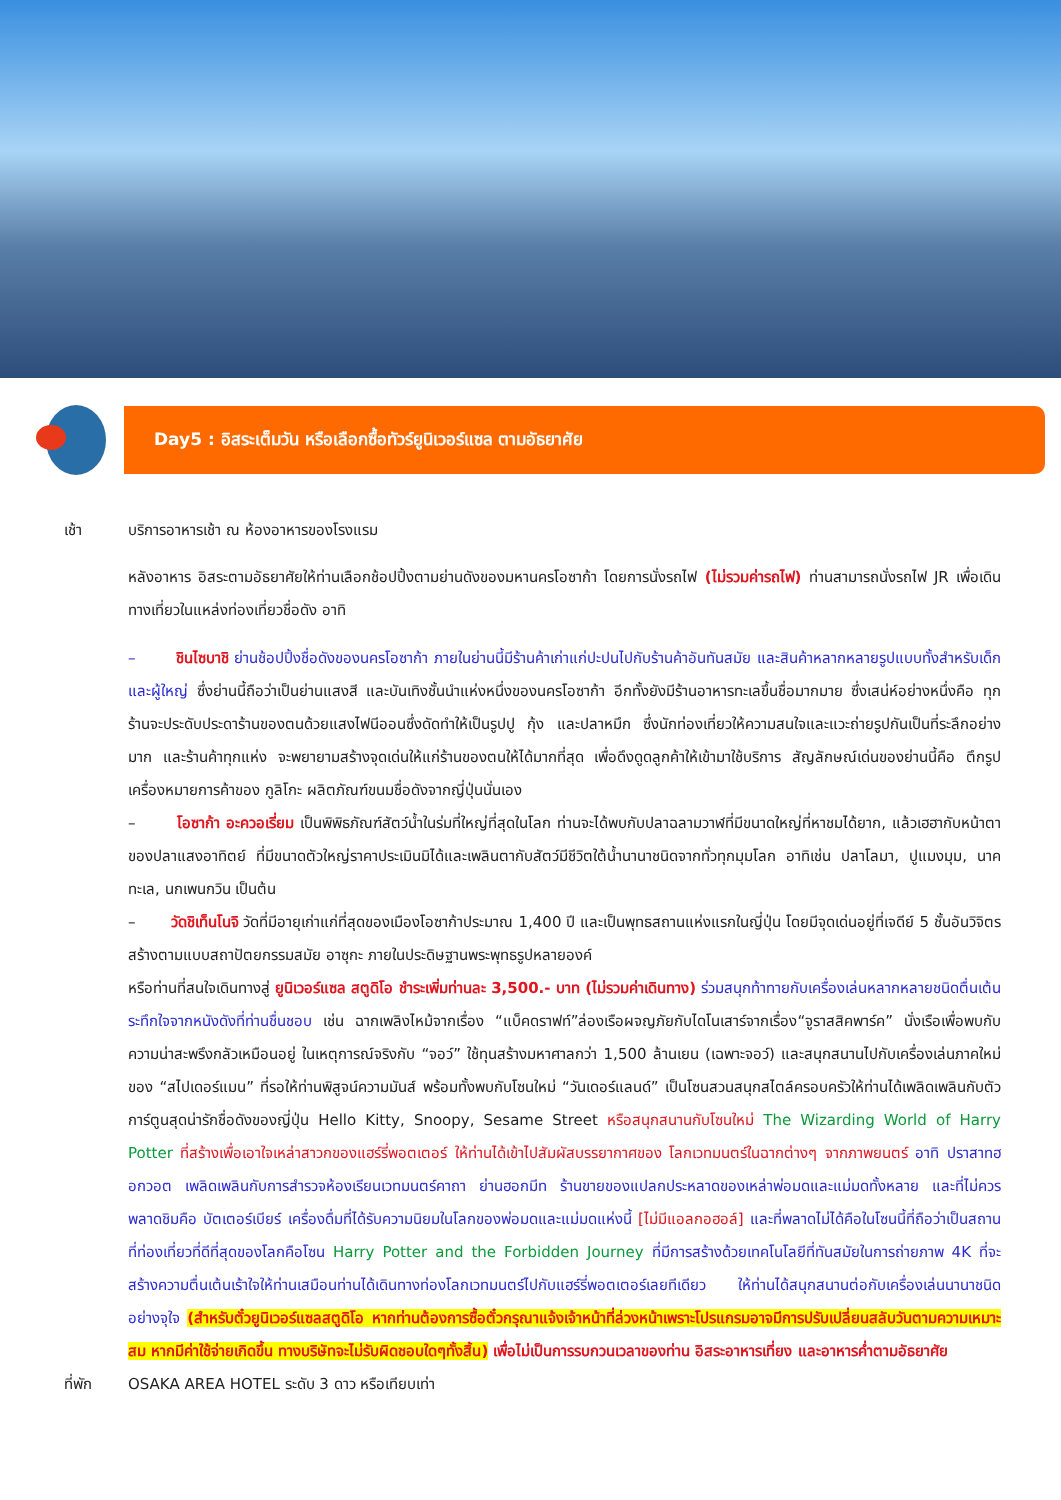Day5 : อิสระเต็มวัน หรือเลือกซื้อทัวร์ยูนิเวอร์แซล ตามอัธยาศัย
เช้า บริการอาหารเช้า ณ ห้องอาหารของโรงแรม
หลังอาหาร อิสระตามอัธยาศัยให้ท่านเลือกช้อปปิ้งตามย่านดังของมหานครโอซาก้า โดยการนั่งรถไฟ (ไม่รวมค่ารถไฟ) ท่านสามารถนั่งรถไฟ JR เพื่อเดินทางเที่ยวในแหล่งท่องเที่ยวชื่อดัง อาทิ
– ชินไซบาชิ ย่านช้อปปิ้งชื่อดังของนครโอซาก้า ภายในย่านนี้มีร้านค้าเก่าแก่ปะปนไปกับร้านค้าอันทันสมัย และสินค้าหลากหลายรูปแบบทั้งสำหรับเด็ก และผู้ใหญ่ ซึ่งย่านนี้ถือว่าเป็นย่านแสงสี และบันเทิงชั้นนำแห่งหนึ่งของนครโอซาก้า อีกทั้งยังมีร้านอาหารทะเลขึ้นชื่อมากมาย ซึ่งเสน่ห์อย่างหนึ่งคือ ทุกร้านจะประดับประดาร้านของตนด้วยแสงไฟนีออนซึ่งดัดทำให้เป็นรูปปู กุ้ง และปลาหมึก ซึ่งนักท่องเที่ยวให้ความสนใจและแวะถ่ายรูปกันเป็นที่ระลึกอย่างมาก และร้านค้าทุกแห่ง จะพยายามสร้างจุดเด่นให้แก่ร้านของตนให้ได้มากที่สุด เพื่อดึงดูดลูกค้าให้เข้ามาใช้บริการ สัญลักษณ์เด่นของย่านนี้คือ ตึกรูปเครื่องหมายการค้าของ กูลิโกะ ผลิตภัณฑ์ขนมชื่อดังจากญี่ปุ่นนั่นเอง
– โอซาก้า อะควอเรี่ยม เป็นพิพิธภัณฑ์สัตว์น้ำในร่มที่ใหญ่ที่สุดในโลก ท่านจะได้พบกับปลาฉลามวาฬที่มีขนาดใหญ่ที่หาชมได้ยาก, แล้วเฮฮากับหน้าตาของปลาแสงอาทิตย์ ที่มีขนาดตัวใหญ่ราคาประเมินมิได้และเพลินตากับสัตว์มีชีวิตใต้น้ำนานาชนิดจากทั่วทุกมุมโลก อาทิเช่น ปลาโลมา, ปูแมงมุม, นาคทะเล, นกเพนกวิน เป็นต้น
– วัดชิเท็นโนจิ วัดที่มีอายุเก่าแก่ที่สุดของเมืองโอซาก้าประมาณ 1,400 ปี และเป็นพุทธสถานแห่งแรกในญี่ปุ่น โดยมีจุดเด่นอยู่ที่เจดีย์ 5 ชั้นอันวิจิตร สร้างตามแบบสถาปัตยกรรมสมัย อาซุกะ ภายในประดิษฐานพระพุทธรูปหลายองค์
หรือท่านที่สนใจเดินทางสู่ ยูนิเวอร์แซล สตูดิโอ ชำระเพิ่มท่านละ 3,500.- บาท (ไม่รวมค่าเดินทาง) ร่วมสนุกท้าทายกับเครื่องเล่นหลากหลายชนิดตื่นเต้นระทึกใจจากหนังดังที่ท่านชื่นชอบ เช่น ฉากเพลิงไหม้จากเรื่อง “แบ็คดราฟท์”ล่องเรือผจญภัยกับไดโนเสาร์จากเรื่อง“จูราสสิคพาร์ค” นั่งเรือเพื่อพบกับความน่าสะพรึงกลัวเหมือนอยู่ ในเหตุการณ์จริงกับ “จอว์” ใช้ทุนสร้างมหาศาลกว่า 1,500 ล้านเยน (เฉพาะจอว์) และสนุกสนานไปกับเครื่องเล่นภาคใหม่ของ “สไปเดอร์แมน” ที่รอให้ท่านพิสูจน์ความมันส์ พร้อมทั้งพบกับโซนใหม่ “วันเดอร์แลนด์” เป็นโซนสวนสนุกสไตล์ครอบครัวให้ท่านได้เพลิดเพลินกับตัวการ์ตูนสุดน่ารักชื่อดังของญี่ปุ่น Hello Kitty, Snoopy, Sesame Street หรือสนุกสนานกับโซนใหม่ The Wizarding World of Harry Potter ที่สร้างเพื่อเอาใจเหล่าสาวกของแฮร์รี่พอตเตอร์ ให้ท่านได้เข้าไปสัมผัสบรรยากาศของ โลกเวทมนตร์ในฉากต่างๆ จากภาพยนตร์ อาทิ ปราสาทฮอกวอต เพลิดเพลินกับการสำรวจห้องเรียนเวทมนตร์คาถา ย่านฮอกมีท ร้านขายของแปลกประหลาดของเหล่าพ่อมดและแม่มดทั้งหลาย และที่ไม่ควรพลาดชิมคือ บัตเตอร์เบียร์ เครื่องดื่มที่ได้รับความนิยมในโลกของพ่อมดและแม่มดแห่งนี้ [ไม่มีแอลกอฮอล์] และที่พลาดไม่ได้คือในโซนนี้ที่ถือว่าเป็นสถานที่ท่องเที่ยวที่ดีที่สุดของโลกคือโซน Harry Potter and the Forbidden Journey ที่มีการสร้างด้วยเทคโนโลยีที่ทันสมัยในการถ่ายภาพ 4K ที่จะสร้างความตื่นเต้นเร้าใจให้ท่านเสมือนท่านได้เดินทางท่องโลกเวทมนตร์ไปกับแฮร์รี่พอตเตอร์เลยทีเดียว ให้ท่านได้สนุกสนานต่อกับเครื่องเล่นนานาชนิดอย่างจุใจ (สำหรับตั๋วยูนิเวอร์แซลสตูดิโอ หากท่านต้องการซื้อตั๋วกรุณาแจ้งเจ้าหน้าที่ล่วงหน้าเพราะโปรแกรมอาจมีการปรับเปลี่ยนสลับวันตามความเหมาะสม หากมีค่าใช้จ่ายเกิดขึ้น ทางบริษัทจะไม่รับผิดชอบใดๆทั้งสิ้น) เพื่อไม่เป็นการรบกวนเวลาของท่าน อิสระอาหารเที่ยง และอาหารค่ำตามอัธยาศัย
ที่พัก OSAKA AREA HOTEL ระดับ 3 ดาว หรือเทียบเท่า